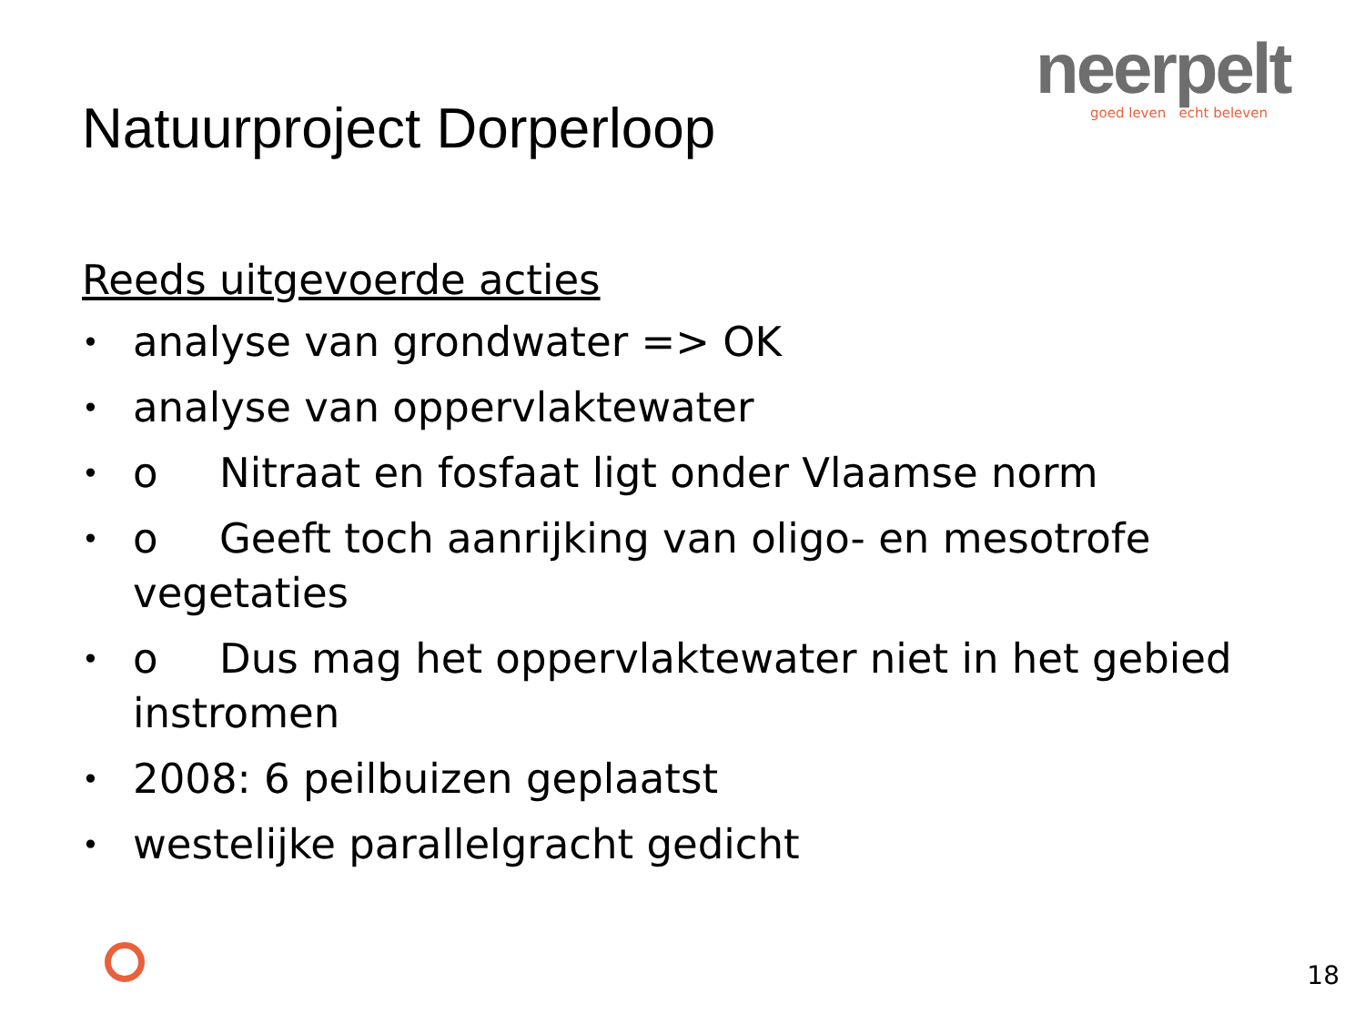neerpelt
goed leven echt beleven
Natuurproject Dorperloop
Reeds uitgevoerde acties
• analyse van grondwater => OK
• analyse van oppervlaktewater
• o Nitraat en fosfaat ligt onder Vlaamse norm
• o Geeft toch aanrijking van oligo- en mesotrofe vegetaties
• o Dus mag het oppervlaktewater niet in het gebied instromen
• 2008: 6 peilbuizen geplaatst
• westelijke parallelgracht gedicht
18